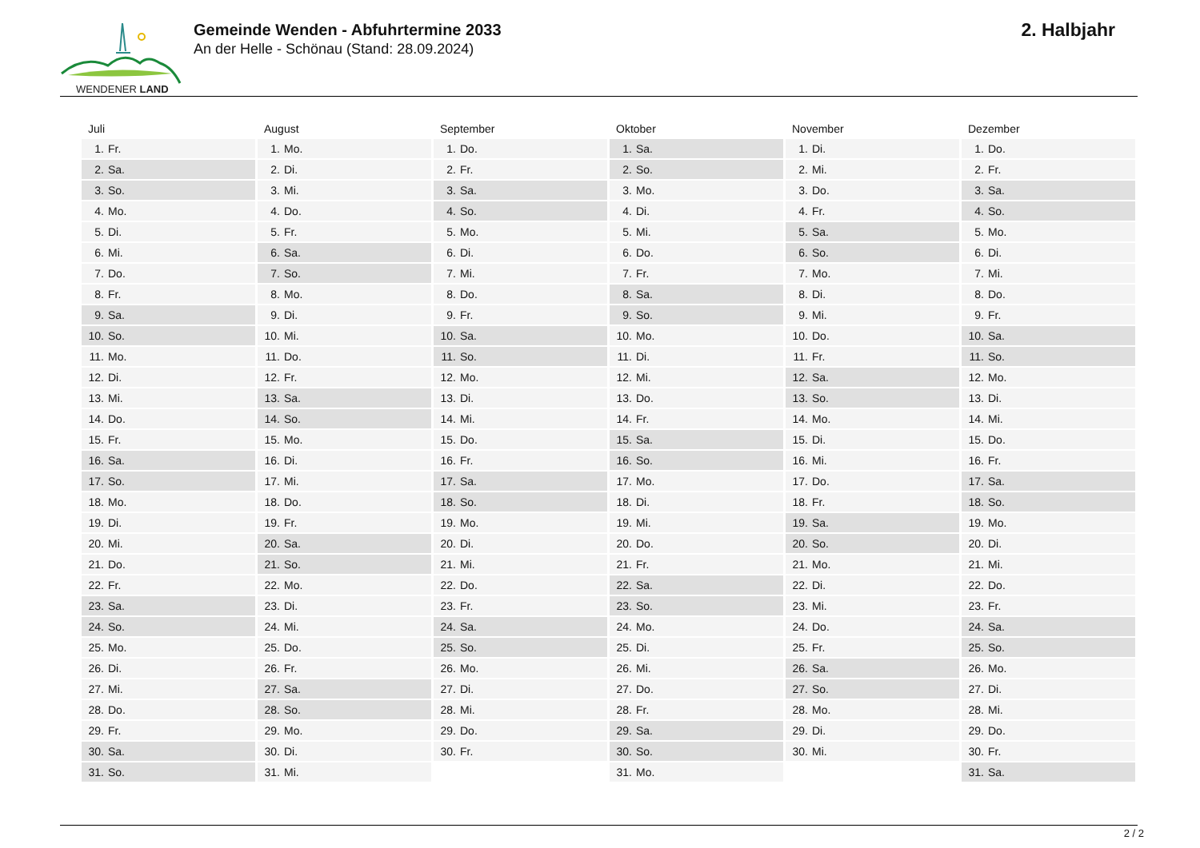WENDENER LAND
Gemeinde Wenden - Abfuhrtermine 2033
An der Helle - Schönau (Stand: 28.09.2024)
2. Halbjahr
| Juli | August | September | Oktober | November | Dezember |
| --- | --- | --- | --- | --- | --- |
| 1. Fr. | 1. Mo. | 1. Do. | 1. Sa. | 1. Di. | 1. Do. |
| 2. Sa. | 2. Di. | 2. Fr. | 2. So. | 2. Mi. | 2. Fr. |
| 3. So. | 3. Mi. | 3. Sa. | 3. Mo. | 3. Do. | 3. Sa. |
| 4. Mo. | 4. Do. | 4. So. | 4. Di. | 4. Fr. | 4. So. |
| 5. Di. | 5. Fr. | 5. Mo. | 5. Mi. | 5. Sa. | 5. Mo. |
| 6. Mi. | 6. Sa. | 6. Di. | 6. Do. | 6. So. | 6. Di. |
| 7. Do. | 7. So. | 7. Mi. | 7. Fr. | 7. Mo. | 7. Mi. |
| 8. Fr. | 8. Mo. | 8. Do. | 8. Sa. | 8. Di. | 8. Do. |
| 9. Sa. | 9. Di. | 9. Fr. | 9. So. | 9. Mi. | 9. Fr. |
| 10. So. | 10. Mi. | 10. Sa. | 10. Mo. | 10. Do. | 10. Sa. |
| 11. Mo. | 11. Do. | 11. So. | 11. Di. | 11. Fr. | 11. So. |
| 12. Di. | 12. Fr. | 12. Mo. | 12. Mi. | 12. Sa. | 12. Mo. |
| 13. Mi. | 13. Sa. | 13. Di. | 13. Do. | 13. So. | 13. Di. |
| 14. Do. | 14. So. | 14. Mi. | 14. Fr. | 14. Mo. | 14. Mi. |
| 15. Fr. | 15. Mo. | 15. Do. | 15. Sa. | 15. Di. | 15. Do. |
| 16. Sa. | 16. Di. | 16. Fr. | 16. So. | 16. Mi. | 16. Fr. |
| 17. So. | 17. Mi. | 17. Sa. | 17. Mo. | 17. Do. | 17. Sa. |
| 18. Mo. | 18. Do. | 18. So. | 18. Di. | 18. Fr. | 18. So. |
| 19. Di. | 19. Fr. | 19. Mo. | 19. Mi. | 19. Sa. | 19. Mo. |
| 20. Mi. | 20. Sa. | 20. Di. | 20. Do. | 20. So. | 20. Di. |
| 21. Do. | 21. So. | 21. Mi. | 21. Fr. | 21. Mo. | 21. Mi. |
| 22. Fr. | 22. Mo. | 22. Do. | 22. Sa. | 22. Di. | 22. Do. |
| 23. Sa. | 23. Di. | 23. Fr. | 23. So. | 23. Mi. | 23. Fr. |
| 24. So. | 24. Mi. | 24. Sa. | 24. Mo. | 24. Do. | 24. Sa. |
| 25. Mo. | 25. Do. | 25. So. | 25. Di. | 25. Fr. | 25. So. |
| 26. Di. | 26. Fr. | 26. Mo. | 26. Mi. | 26. Sa. | 26. Mo. |
| 27. Mi. | 27. Sa. | 27. Di. | 27. Do. | 27. So. | 27. Di. |
| 28. Do. | 28. So. | 28. Mi. | 28. Fr. | 28. Mo. | 28. Mi. |
| 29. Fr. | 29. Mo. | 29. Do. | 29. Sa. | 29. Di. | 29. Do. |
| 30. Sa. | 30. Di. | 30. Fr. | 30. So. | 30. Mi. | 30. Fr. |
| 31. So. | 31. Mi. | | 31. Mo. | | 31. Sa. |
2 / 2